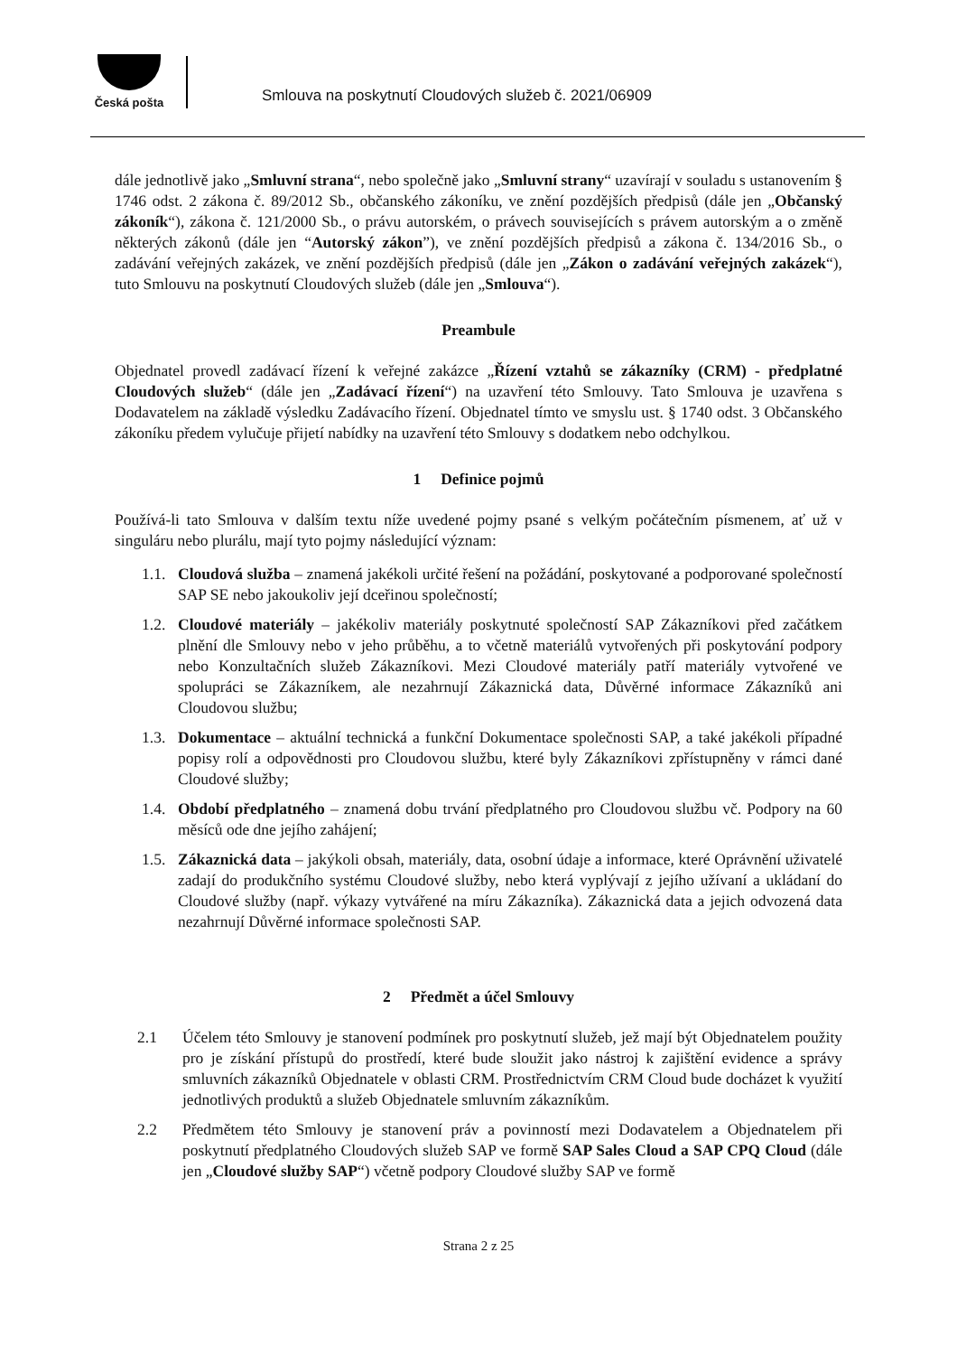Česká pošta
Smlouva na poskytnutí Cloudových služeb č. 2021/06909
dále jednotlivě jako „Smluvní strana“, nebo společně jako „Smluvní strany“ uzavírají v souladu s ustanovením § 1746 odst. 2 zákona č. 89/2012 Sb., občanského zákoníku, ve znění pozdějších předpisů (dále jen „Občanský zákoník“), zákona č. 121/2000 Sb., o právu autorském, o právech souvisejících s právem autorským a o změně některých zákonů (dále jen “Autorský zákon”), ve znění pozdějších předpisů a zákona č. 134/2016 Sb., o zadávání veřejných zakázek, ve znění pozdějších předpisů (dále jen „Zákon o zadávání veřejných zakázek“), tuto Smlouvu na poskytnutí Cloudových služeb (dále jen „Smlouva“).
Preambule
Objednatel provedl zadávací řízení k veřejné zakázce „Řízení vztahů se zákazníky (CRM) - předplatné Cloudových služeb“ (dále jen „Zadávací řízení“) na uzavření této Smlouvy. Tato Smlouva je uzavřena s Dodavatelem na základě výsledku Zadávacího řízení. Objednatel tímto ve smyslu ust. § 1740 odst. 3 Občanského zákoníku předem vylučuje přijetí nabídky na uzavření této Smlouvy s dodatkem nebo odchylkou.
1 Definice pojmů
Používá-li tato Smlouva v dalším textu níže uvedené pojmy psané s velkým počátečním písmenem, ať už v singuláru nebo plurálu, mají tyto pojmy následující význam:
1.1. Cloudová služba – znamená jakékoli určité řešení na požádání, poskytované a podporované společností SAP SE nebo jakoukoliv její dceřinou společností;
1.2. Cloudové materiály – jakékoliv materiály poskytnuté společností SAP Zákazníkovi před začátkem plnění dle Smlouvy nebo v jeho průběhu, a to včetně materiálů vytvořených při poskytování podpory nebo Konzultačních služeb Zákazníkovi. Mezi Cloudové materiály patří materiály vytvořené ve spolupráci se Zákazníkem, ale nezahrnují Zákaznická data, Důvěrné informace Zákazníků ani Cloudovou službu;
1.3. Dokumentace – aktuální technická a funkční Dokumentace společnosti SAP, a také jakékoli případné popisy rolí a odpovědnosti pro Cloudovou službu, které byly Zákazníkovi zpřístupněny v rámci dané Cloudové služby;
1.4. Období předplatného – znamená dobu trvání předplatného pro Cloudovou službu vč. Podpory na 60 měsíců ode dne jejího zahájení;
1.5. Zákaznická data – jakýkoli obsah, materiály, data, osobní údaje a informace, které Oprávnění uživatelé zadají do produkčního systému Cloudové služby, nebo která vyplývají z jejího užívaní a ukládaní do Cloudové služby (např. výkazy vytvářené na míru Zákazníka). Zákaznická data a jejich odvozená data nezahrnují Důvěrné informace společnosti SAP.
2 Předmět a účel Smlouvy
2.1 Účelem této Smlouvy je stanovení podmínek pro poskytnutí služeb, jež mají být Objednatelem použity pro je získání přístupů do prostředí, které bude sloužit jako nástroj k zajištění evidence a správy smluvních zákazníků Objednatele v oblasti CRM. Prostřednictvím CRM Cloud bude docházet k využití jednotlivých produktů a služeb Objednatele smluvním zákazníkům.
2.2 Předmětem této Smlouvy je stanovení práv a povinností mezi Dodavatelem a Objednatelem při poskytnutí předplatného Cloudových služeb SAP ve formě SAP Sales Cloud a SAP CPQ Cloud (dále jen „Cloudové služby SAP“) včetně podpory Cloudové služby SAP ve formě
Strana 2 z 25